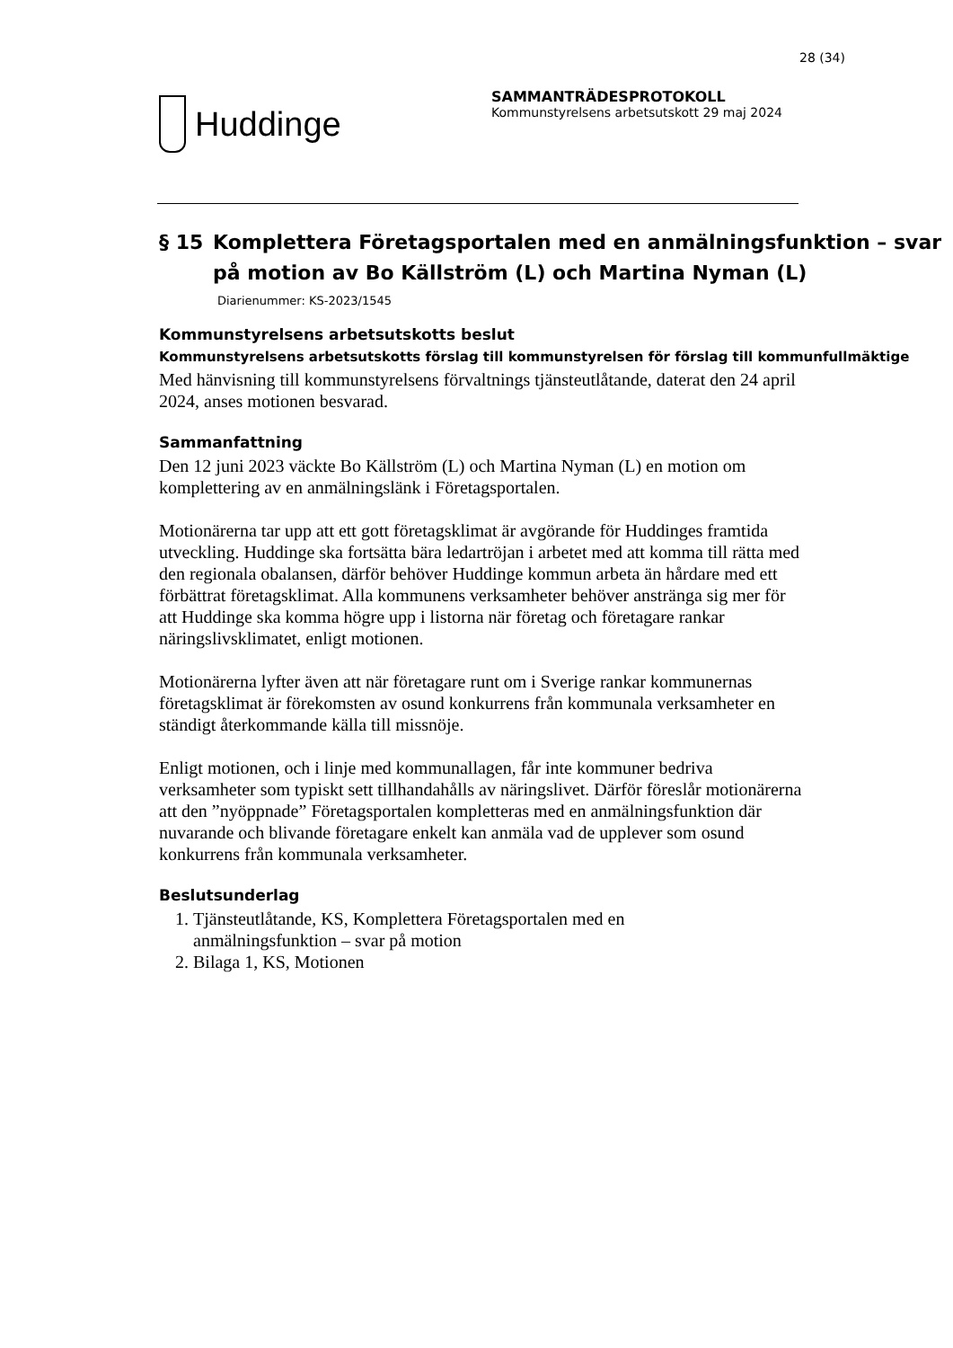28 (34)
Huddinge
SAMMANTRÄDESPROTOKOLL
Kommunstyrelsens arbetsutskott 29 maj 2024
§ 15 Komplettera Företagsportalen med en anmälningsfunktion – svar på motion av Bo Källström (L) och Martina Nyman (L)
Diarienummer: KS-2023/1545
Kommunstyrelsens arbetsutskotts beslut
Kommunstyrelsens arbetsutskotts förslag till kommunstyrelsen för förslag till kommunfullmäktige
Med hänvisning till kommunstyrelsens förvaltnings tjänsteutlåtande, daterat den 24 april 2024, anses motionen besvarad.
Sammanfattning
Den 12 juni 2023 väckte Bo Källström (L) och Martina Nyman (L) en motion om komplettering av en anmälningslänk i Företagsportalen.
Motionärerna tar upp att ett gott företagsklimat är avgörande för Huddinges framtida utveckling. Huddinge ska fortsätta bära ledartröjan i arbetet med att komma till rätta med den regionala obalansen, därför behöver Huddinge kommun arbeta än hårdare med ett förbättrat företagsklimat. Alla kommunens verksamheter behöver anstränga sig mer för att Huddinge ska komma högre upp i listorna när företag och företagare rankar näringslivsklimatet, enligt motionen.
Motionärerna lyfter även att när företagare runt om i Sverige rankar kommunernas företagsklimat är förekomsten av osund konkurrens från kommunala verksamheter en ständigt återkommande källa till missnöje.
Enligt motionen, och i linje med kommunallagen, får inte kommuner bedriva verksamheter som typiskt sett tillhandahålls av näringslivet. Därför föreslår motionärerna att den ”nyöppnade” Företagsportalen kompletteras med en anmälningsfunktion där nuvarande och blivande företagare enkelt kan anmäla vad de upplever som osund konkurrens från kommunala verksamheter.
Beslutsunderlag
1. Tjänsteutlåtande, KS, Komplettera Företagsportalen med en anmälningsfunktion – svar på motion
2. Bilaga 1, KS, Motionen